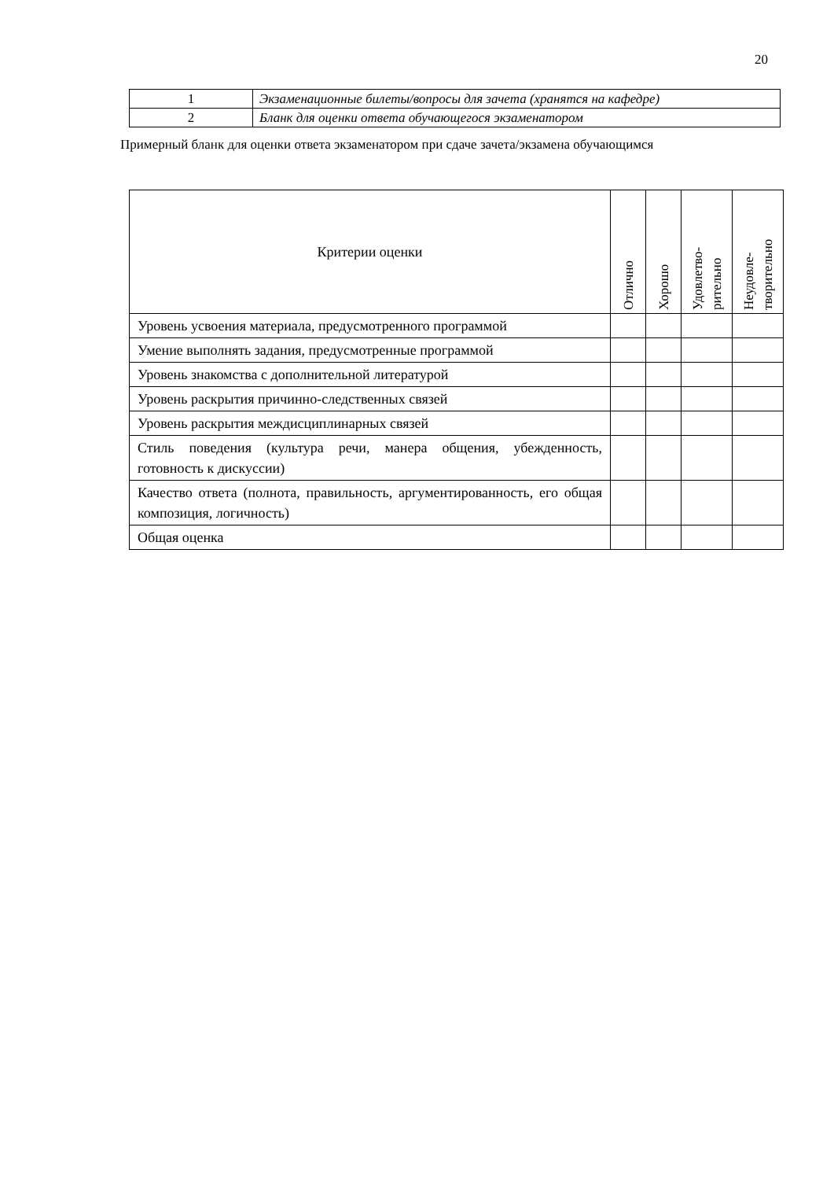20
| 1 | Экзаменационные билеты/вопросы для зачета (хранятся на кафедре) |
| 2 | Бланк для оценки ответа обучающегося экзаменатором |
Примерный бланк для оценки ответа экзаменатором при сдаче зачета/экзамена обучающимся
| Критерии оценки | Отлично | Хорошо | Удовлетво- рительно | Неудовле- творительно |
| --- | --- | --- | --- | --- |
| Уровень усвоения материала, предусмотренного программой | | | | |
| Умение выполнять задания, предусмотренные программой | | | | |
| Уровень знакомства с дополнительной литературой | | | | |
| Уровень раскрытия причинно-следственных связей | | | | |
| Уровень раскрытия междисциплинарных связей | | | | |
| Стиль поведения (культура речи, манера общения, убежденность, готовность к дискуссии) | | | | |
| Качество ответа (полнота, правильность, аргументированность, его общая композиция, логичность) | | | | |
| Общая оценка | | | | |